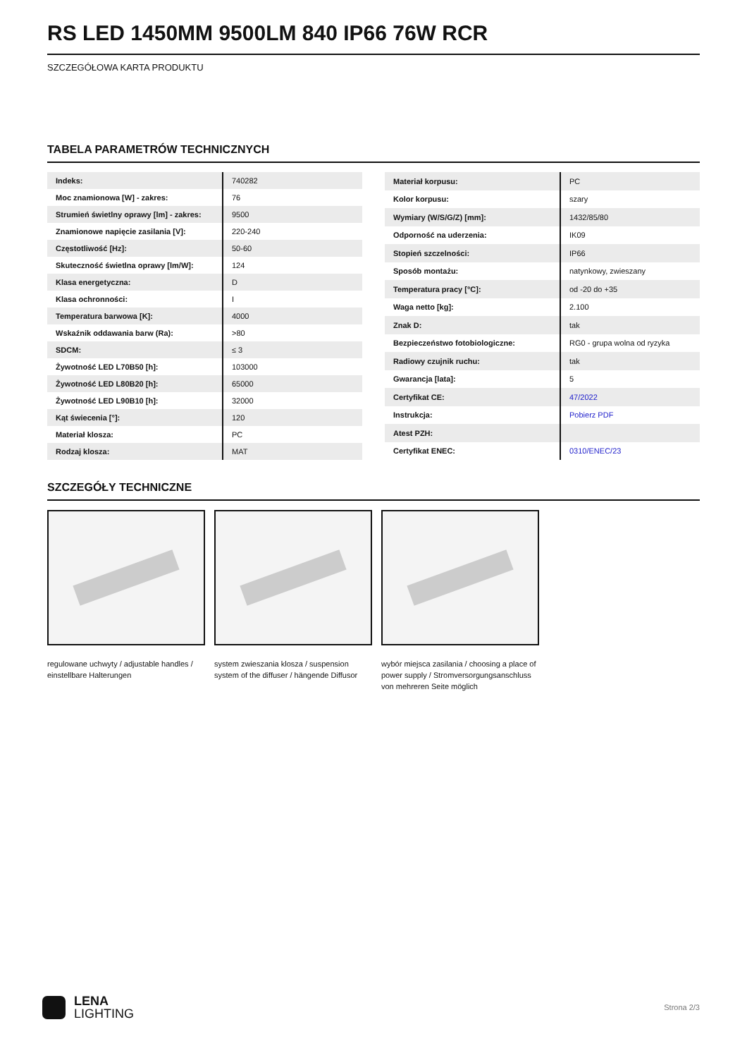RS LED 1450MM 9500LM 840 IP66 76W RCR
SZCZEGÓŁOWA KARTA PRODUKTU
TABELA PARAMETRÓW TECHNICZNYCH
| Indeks: | 740282 |
| Moc znamionowa [W] - zakres: | 76 |
| Strumień świetlny oprawy [lm] - zakres: | 9500 |
| Znamionowe napięcie zasilania [V]: | 220-240 |
| Częstotliwość [Hz]: | 50-60 |
| Skuteczność świetlna oprawy [lm/W]: | 124 |
| Klasa energetyczna: | D |
| Klasa ochronności: | I |
| Temperatura barwowa [K]: | 4000 |
| Wskaźnik oddawania barw (Ra): | >80 |
| SDCM: | ≤ 3 |
| Żywotność LED L70B50 [h]: | 103000 |
| Żywotność LED L80B20 [h]: | 65000 |
| Żywotność LED L90B10 [h]: | 32000 |
| Kąt świecenia [°]: | 120 |
| Materiał klosza: | PC |
| Rodzaj klosza: | MAT |
| Materiał korpusu: | PC |
| Kolor korpusu: | szary |
| Wymiary (W/S/G/Z) [mm]: | 1432/85/80 |
| Odporność na uderzenia: | IK09 |
| Stopień szczelności: | IP66 |
| Sposób montażu: | natynkowy, zwieszany |
| Temperatura pracy [°C]: | od -20 do +35 |
| Waga netto [kg]: | 2.100 |
| Znak D: | tak |
| Bezpieczeństwo fotobiologiczne: | RG0 - grupa wolna od ryzyka |
| Radiowy czujnik ruchu: | tak |
| Gwarancja [lata]: | 5 |
| Certyfikat CE: | 47/2022 |
| Instrukcja: | Pobierz PDF |
| Atest PZH: | |
| Certyfikat ENEC: | 0310/ENEC/23 |
SZCZEGÓŁY TECHNICZNE
regulowane uchwyty / adjustable handles / einstellbare Halterungen
system zwieszania klosza / suspension system of the diffuser / hängende Diffusor
wybór miejsca zasilania / choosing a place of power supply / Stromversorgungsanschluss von mehreren Seite möglich
LENA
LIGHTING
Strona 2/3